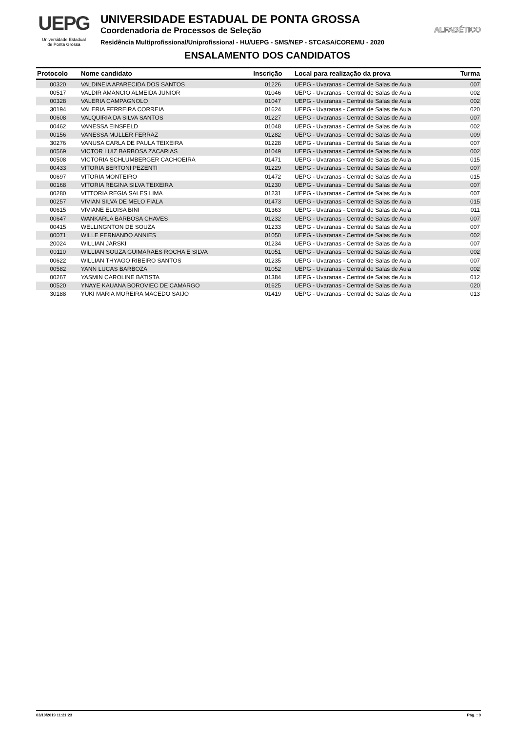UEPG
Universidade Estadual
de Ponta Grossa
UNIVERSIDADE ESTADUAL DE PONTA GROSSA
Coordenadoria de Processos de Seleção
Residência Multiprofissional/Uniprofissional - HU/UEPG - SMS/NEP - STCASA/COREMU - 2020
ENSALAMENTO DOS CANDIDATOS
ALFABÉTICO
| Protocolo | Nome candidato | Inscrição | Local para realização da prova | Turma |
| --- | --- | --- | --- | --- |
| 00320 | VALDINEIA APARECIDA DOS SANTOS | 01226 | UEPG - Uvaranas - Central de Salas de Aula | 007 |
| 00517 | VALDIR AMANCIO ALMEIDA JUNIOR | 01046 | UEPG - Uvaranas - Central de Salas de Aula | 002 |
| 00328 | VALERIA CAMPAGNOLO | 01047 | UEPG - Uvaranas - Central de Salas de Aula | 002 |
| 30194 | VALERIA FERREIRA CORREIA | 01624 | UEPG - Uvaranas - Central de Salas de Aula | 020 |
| 00608 | VALQUIRIA DA SILVA SANTOS | 01227 | UEPG - Uvaranas - Central de Salas de Aula | 007 |
| 00462 | VANESSA EINSFELD | 01048 | UEPG - Uvaranas - Central de Salas de Aula | 002 |
| 00156 | VANESSA MULLER FERRAZ | 01282 | UEPG - Uvaranas - Central de Salas de Aula | 009 |
| 30276 | VANUSA CARLA DE PAULA TEIXEIRA | 01228 | UEPG - Uvaranas - Central de Salas de Aula | 007 |
| 00569 | VICTOR LUIZ BARBOSA ZACARIAS | 01049 | UEPG - Uvaranas - Central de Salas de Aula | 002 |
| 00508 | VICTORIA SCHLUMBERGER CACHOEIRA | 01471 | UEPG - Uvaranas - Central de Salas de Aula | 015 |
| 00433 | VITORIA BERTONI PEZENTI | 01229 | UEPG - Uvaranas - Central de Salas de Aula | 007 |
| 00697 | VITORIA MONTEIRO | 01472 | UEPG - Uvaranas - Central de Salas de Aula | 015 |
| 00168 | VITORIA REGINA SILVA TEIXEIRA | 01230 | UEPG - Uvaranas - Central de Salas de Aula | 007 |
| 00280 | VITTORIA REGIA SALES LIMA | 01231 | UEPG - Uvaranas - Central de Salas de Aula | 007 |
| 00257 | VIVIAN SILVA DE MELO FIALA | 01473 | UEPG - Uvaranas - Central de Salas de Aula | 015 |
| 00615 | VIVIANE ELOISA BINI | 01363 | UEPG - Uvaranas - Central de Salas de Aula | 011 |
| 00647 | WANKARLA BARBOSA CHAVES | 01232 | UEPG - Uvaranas - Central de Salas de Aula | 007 |
| 00415 | WELLINGNTON DE SOUZA | 01233 | UEPG - Uvaranas - Central de Salas de Aula | 007 |
| 00071 | WILLE FERNANDO ANNIES | 01050 | UEPG - Uvaranas - Central de Salas de Aula | 002 |
| 20024 | WILLIAN JARSKI | 01234 | UEPG - Uvaranas - Central de Salas de Aula | 007 |
| 00110 | WILLIAN SOUZA GUIMARAES ROCHA E SILVA | 01051 | UEPG - Uvaranas - Central de Salas de Aula | 002 |
| 00622 | WILLIAN THYAGO RIBEIRO SANTOS | 01235 | UEPG - Uvaranas - Central de Salas de Aula | 007 |
| 00582 | YANN LUCAS BARBOZA | 01052 | UEPG - Uvaranas - Central de Salas de Aula | 002 |
| 00267 | YASMIN CAROLINE BATISTA | 01384 | UEPG - Uvaranas - Central de Salas de Aula | 012 |
| 00520 | YNAYE KAUANA BOROVIEC DE CAMARGO | 01625 | UEPG - Uvaranas - Central de Salas de Aula | 020 |
| 30188 | YUKI MARIA MOREIRA MACEDO SAIJO | 01419 | UEPG - Uvaranas - Central de Salas de Aula | 013 |
03/10/2019 11:21:23 Pág. : 9